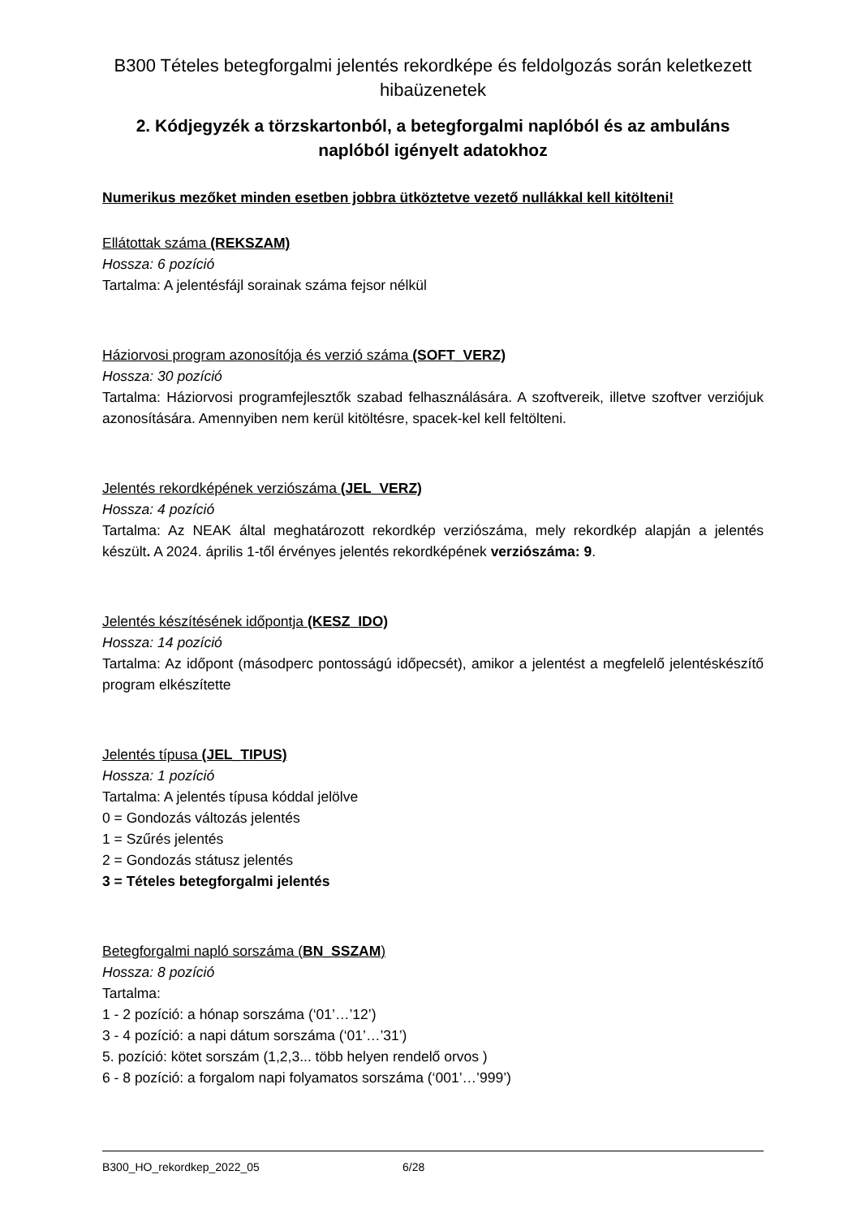B300 Tételes betegforgalmi jelentés rekordképe és feldolgozás során keletkezett hibaüzenetek
2. Kódjegyzék a törzskartonból, a betegforgalmi naplóból és az ambuláns naplóból igényelt adatokhoz
Numerikus mezőket minden esetben jobbra ütköztetve vezető nullákkal kell kitölteni!
Ellátottak száma (REKSZAM)
Hossza: 6 pozíció
Tartalma: A jelentésfájl sorainak száma fejsor nélkül
Háziorvosi program azonosítója és verzió száma (SOFT_VERZ)
Hossza: 30 pozíció
Tartalma: Háziorvosi programfejlesztők szabad felhasználására. A szoftvereik, illetve szoftver verziójuk azonosítására. Amennyiben nem kerül kitöltésre, spacek-kel kell feltölteni.
Jelentés rekordképének verziószáma (JEL_VERZ)
Hossza: 4 pozíció
Tartalma: Az NEAK által meghatározott rekordkép verziószáma, mely rekordkép alapján a jelentés készült. A 2024. április 1-től érvényes jelentés rekordképének verziószáma: 9.
Jelentés készítésének időpontja (KESZ_IDO)
Hossza: 14 pozíció
Tartalma: Az időpont (másodperc pontosságú időpecsét), amikor a jelentést a megfelelő jelentéskészítő program elkészítette
Jelentés típusa (JEL_TIPUS)
Hossza: 1 pozíció
Tartalma: A jelentés típusa kóddal jelölve
0 = Gondozás változás jelentés
1 = Szűrés jelentés
2 = Gondozás státusz jelentés
3 = Tételes betegforgalmi jelentés
Betegforgalmi napló sorszáma (BN_SSZAM)
Hossza: 8 pozíció
Tartalma:
1 - 2 pozíció: a hónap sorszáma (‘01’…’12’)
3 - 4 pozíció: a napi dátum sorszáma (‘01’…’31’)
5. pozíció: kötet sorszám (1,2,3... több helyen rendelő orvos )
6 - 8 pozíció: a forgalom napi folyamatos sorszáma (‘001’…’999’)
B300_HO_rekordkep_2022_05 6/28